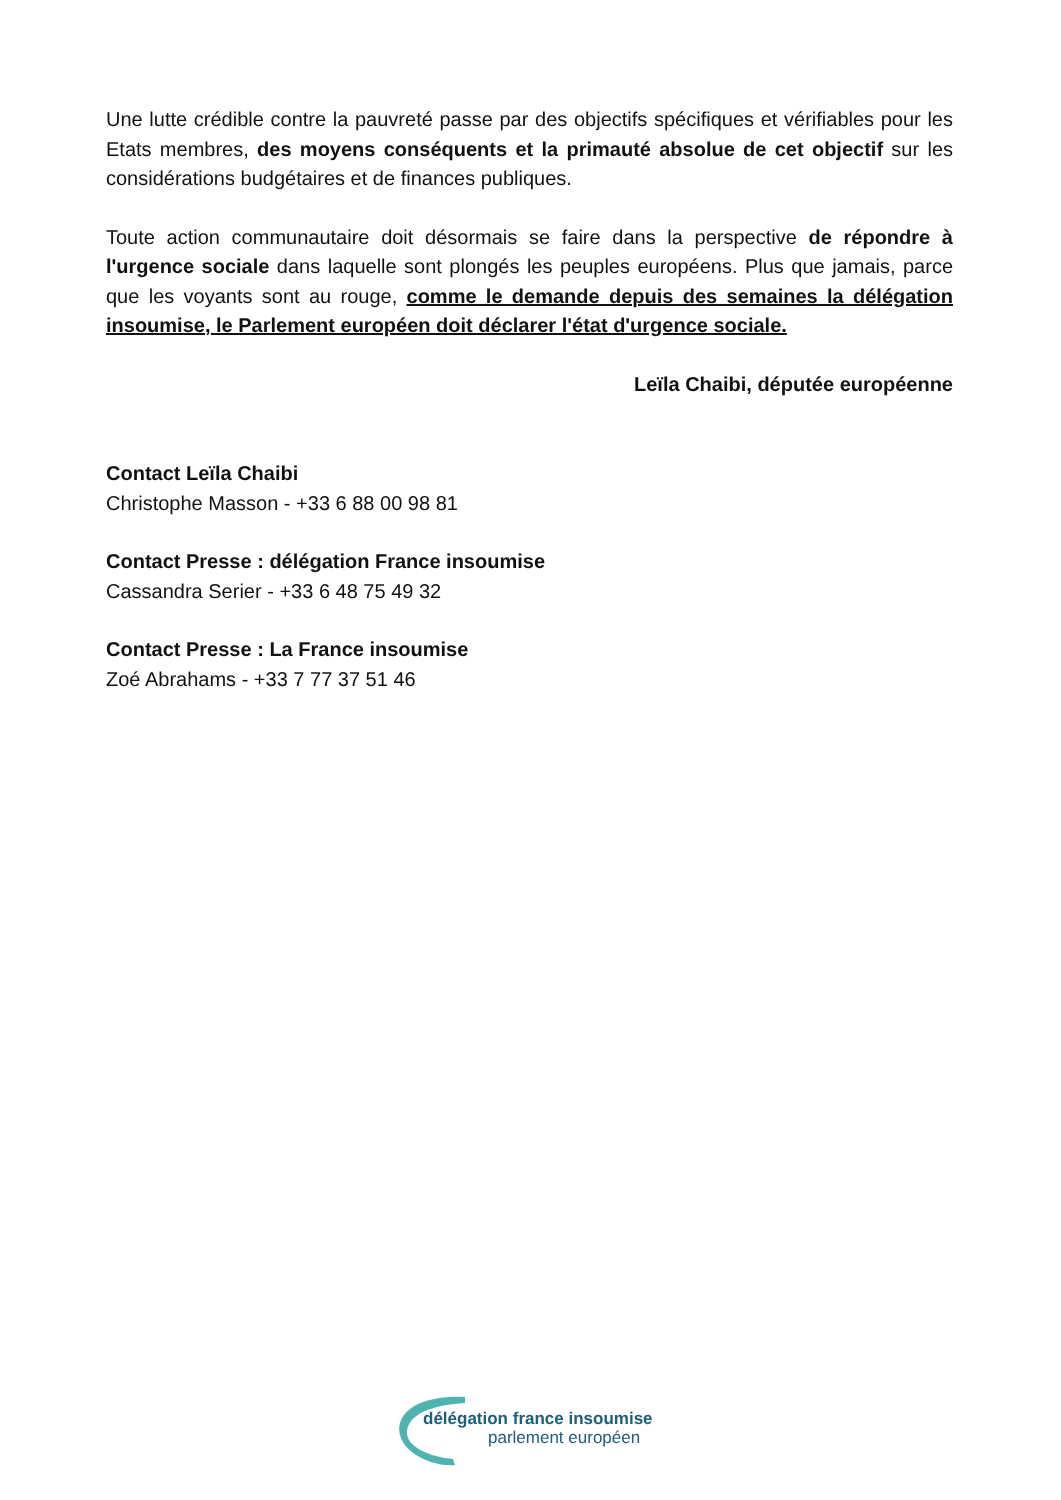Une lutte crédible contre la pauvreté passe par des objectifs spécifiques et vérifiables pour les Etats membres, des moyens conséquents et la primauté absolue de cet objectif sur les considérations budgétaires et de finances publiques.
Toute action communautaire doit désormais se faire dans la perspective de répondre à l'urgence sociale dans laquelle sont plongés les peuples européens. Plus que jamais, parce que les voyants sont au rouge, comme le demande depuis des semaines la délégation insoumise, le Parlement européen doit déclarer l'état d'urgence sociale.
Leïla Chaibi, députée européenne
Contact Leïla Chaibi
Christophe Masson - +33 6 88 00 98 81
Contact Presse : délégation France insoumise
Cassandra Serier - +33 6 48 75 49 32
Contact Presse : La France insoumise
Zoé Abrahams - +33 7 77 37 51 46
délégation france insoumise
parlement européen